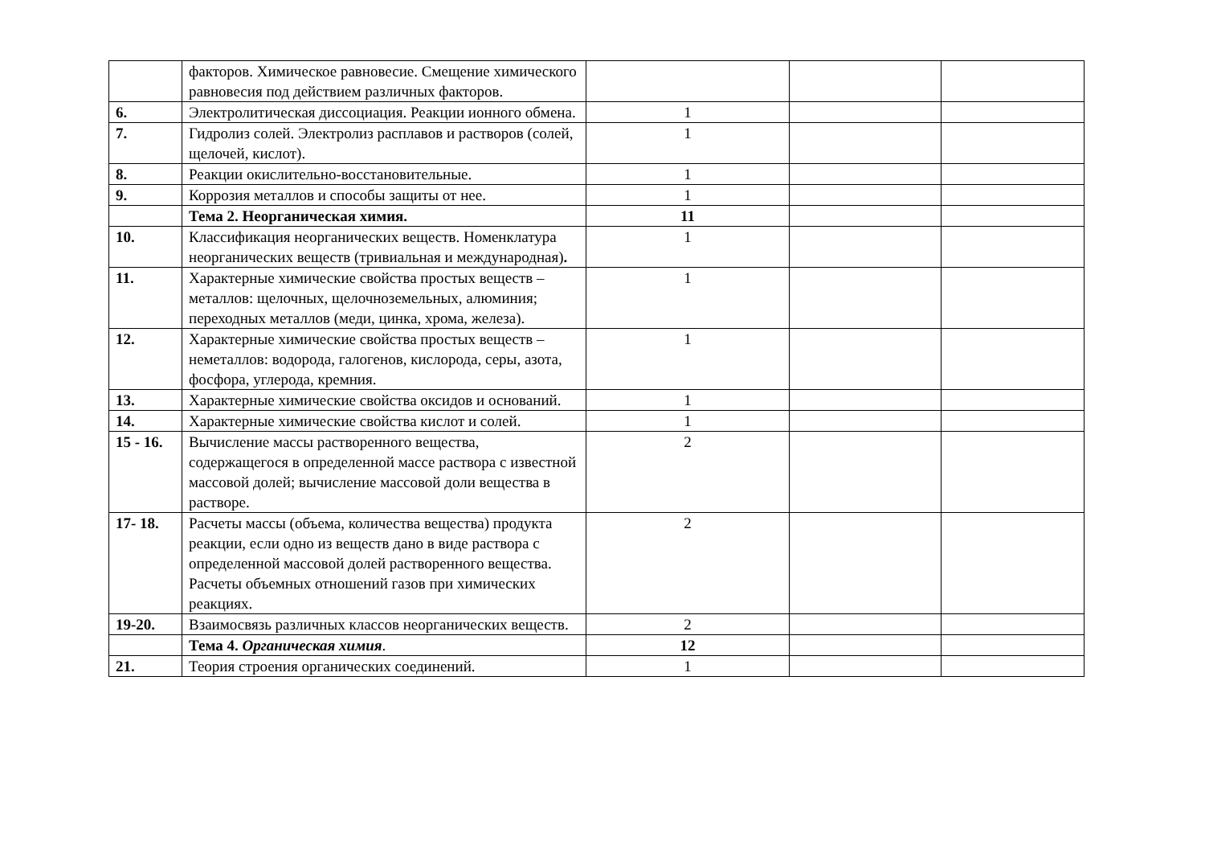| | факторов. Химическое равновесие. Смещение химического равновесия под действием различных факторов. | | | |
| 6. | Электролитическая диссоциация. Реакции ионного обмена. | 1 | | |
| 7. | Гидролиз солей. Электролиз расплавов и растворов (солей, щелочей, кислот). | 1 | | |
| 8. | Реакции окислительно-восстановительные. | 1 | | |
| 9. | Коррозия металлов и способы защиты от нее. | 1 | | |
| | Тема 2. Неорганическая химия. | 11 | | |
| 10. | Классификация неорганических веществ. Номенклатура неорганических веществ (тривиальная и международная) . | 1 | | |
| 11. | Характерные химические свойства простых веществ – металлов: щелочных, щелочноземельных, алюминия; переходных металлов (меди, цинка, хрома, железа). | 1 | | |
| 12. | Характерные химические свойства простых веществ – неметаллов: водорода, галогенов, кислорода, серы, азота, фосфора, углерода, кремния. | 1 | | |
| 13. | Характерные химические свойства оксидов и оснований. | 1 | | |
| 14. | Характерные химические свойства кислот и солей. | 1 | | |
| 15 - 16. | Вычисление массы растворенного вещества, содержащегося в определенной массе раствора с известной массовой долей; вычисление массовой доли вещества в растворе. | 2 | | |
| 17- 18. | Расчеты массы (объема, количества вещества) продукта реакции, если одно из веществ дано в виде раствора с определенной массовой долей растворенного вещества. Расчеты объемных отношений газов при химических реакциях. | 2 | | |
| 19-20. | Взаимосвязь различных классов неорганических веществ. | 2 | | |
| | Тема 4. Органическая химия . | 12 | | |
| 21. | Теория строения органических соединений. | 1 | | |